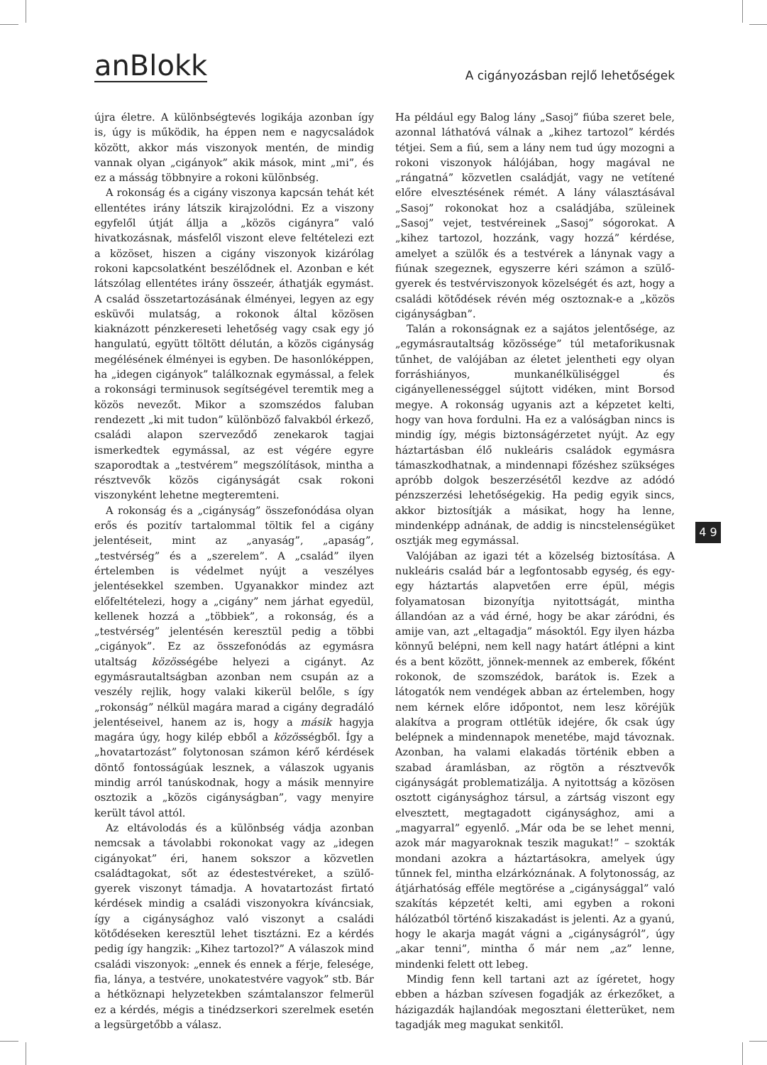anBlokk
A cigányozásban rejlő lehetőségek
újra életre. A különbségtevés logikája azonban így is, úgy is működik, ha éppen nem e nagycsaládok között, akkor más viszonyok mentén, de mindig vannak olyan „cigányok” akik mások, mint „mi”, és ez a másság többnyire a rokoni különbség.
A rokonság és a cigány viszonya kapcsán tehát két ellentétes irány látszik kirajzolódni. Ez a viszony egyfelől útját állja a „közös cigányra” való hivatkozásnak, másfelől viszont eleve feltételezi ezt a közöset, hiszen a cigány viszonyok kizárólag rokoni kapcsolatként beszélődnek el. Azonban e két látszólag ellentétes irány összeér, áthatják egymást. A család összetartozásának élményei, legyen az egy esküvői mulatság, a rokonok által közösen kiaknázott pénzkereseti lehetőség vagy csak egy jó hangulatú, együtt töltött délután, a közös cigányság megélésének élményei is egyben. De hasonlóképpen, ha „idegen cigányok” találkoznak egymással, a felek a rokonsági terminusok segítségével teremtik meg a közös nevezőt. Mikor a szomszédos faluban rendezett „ki mit tudon” különböző falvakból érkező, családi alapon szerveződő zenekarok tagjai ismerkedtek egymással, az est végére egyre szaporodtak a „testvérem” megszólítások, mintha a résztvevők közös cigányságát csak rokoni viszonyként lehetne megteremteni.
A rokonság és a „cigányság” összefonódása olyan erős és pozitív tartalommal töltik fel a cigány jelentéseit, mint az „anyaság”, „apaság”, „testvérség” és a „szerelem”. A „család” ilyen értelemben is védelmet nyújt a veszélyes jelentésekkel szemben. Ugyanakkor mindez azt előfeltételezi, hogy a „cigány” nem járhat egyedül, kellenek hozzá a „többiek”, a rokonság, és a „testvérség” jelentésén keresztül pedig a többi „cigányok”. Ez az összefonódás az egymásra utaltság közösségébe helyezi a cigányt. Az egymásrautaltságban azonban nem csupán az a veszély rejlik, hogy valaki kikerül belőle, s így „rokonság” nélkül magára marad a cigány degradáló jelentéseivel, hanem az is, hogy a másik hagyja magára úgy, hogy kilép ebből a közösségből. Így a „hovatartozást” folytonosan számon kérő kérdések döntő fontosságúak lesznek, a válaszok ugyanis mindig arról tanúskodnak, hogy a másik mennyire osztozik a „közös cigányságban”, vagy menyire került távol attól.
Az eltávolodás és a különbség vádja azonban nemcsak a távolabbi rokonokat vagy az „idegen cigányokat” éri, hanem sokszor a közvetlen családtagokat, sőt az édestestvéreket, a szülő-gyerek viszonyt támadja. A hovatartozást firtató kérdések mindig a családi viszonyokra kíváncsiak, így a cigánysághoz való viszonyt a családi kötődéseken keresztül lehet tisztázni. Ez a kérdés pedig így hangzik: „Kihez tartozol?” A válaszok mind családi viszonyok: „ennek és ennek a férje, felesége, fia, lánya, a testvére, unokatestvére vagyok” stb. Bár a hétköznapi helyzetekben számtalanszor felmerül ez a kérdés, mégis a tinédzserkori szerelmek esetén a legsürgetőbb a válasz.
Ha például egy Balog lány „Sasoj” fiúba szeret bele, azonnal láthatóvá válnak a „kihez tartozol” kérdés tétjei. Sem a fiú, sem a lány nem tud úgy mozogni a rokoni viszonyok hálójában, hogy magával ne „rángatná” közvetlen családját, vagy ne vetítené előre elvesztésének rémét. A lány választásával „Sasoj” rokonokat hoz a családjába, szüleinek „Sasoj” vejet, testvéreinek „Sasoj” sógorokat. A „kihez tartozol, hozzánk, vagy hozzá” kérdése, amelyet a szülők és a testvérek a lánynak vagy a fiúnak szegeznek, egyszerre kéri számon a szülő-gyerek és testvérviszonyok közelségét és azt, hogy a családi kötődések révén még osztoznak-e a „közös cigányságban”.
Talán a rokonságnak ez a sajátos jelentősége, az „egymásrautaltság közössége” túl metaforikusnak tűnhet, de valójában az életet jelentheti egy olyan forráshiányos, munkanélküliséggel és cigányellenességgel sújtott vidéken, mint Borsod megye. A rokonság ugyanis azt a képzetet kelti, hogy van hova fordulni. Ha ez a valóságban nincs is mindig így, mégis biztonságérzetet nyújt. Az egy háztartásban élő nukleáris családok egymásra támaszkodhatnak, a mindennapi főzéshez szükséges apróbb dolgok beszerzésétől kezdve az adódó pénzszerzési lehetőségekig. Ha pedig egyik sincs, akkor biztosítják a másikat, hogy ha lenne, mindenképp adnának, de addig is nincstelenségüket osztják meg egymással.
Valójában az igazi tét a közelség biztosítása. A nukleáris család bár a legfontosabb egység, és egy-egy háztartás alapvetően erre épül, mégis folyamatosan bizonyítja nyitottságát, mintha állandóan az a vád érné, hogy be akar záródni, és amije van, azt „eltagadja” másoktól. Egy ilyen házba könnyű belépni, nem kell nagy határt átlépni a kint és a bent között, jönnek-mennek az emberek, főként rokonok, de szomszédok, barátok is. Ezek a látogatók nem vendégek abban az értelemben, hogy nem kérnek előre időpontot, nem lesz köréjük alakítva a program ottlétük idejére, ők csak úgy belépnek a mindennapok menetébe, majd távoznak. Azonban, ha valami elakadás történik ebben a szabad áramlásban, az rögtön a résztvevők cigányságát problematizálja. A nyitottság a közösen osztott cigánysághoz társul, a zártság viszont egy elvesztett, megtagadott cigánysághoz, ami a „magyarral” egyenlő. „Már oda be se lehet menni, azok már magyaroknak teszik magukat!” – szokták mondani azokra a háztartásokra, amelyek úgy tűnnek fel, mintha elzárkóznának. A folytonosság, az átjárhatóság efféle megtörése a „cigánysággal” való szakítás képzetét kelti, ami egyben a rokoni hálózatból történő kiszakadást is jelenti. Az a gyanú, hogy le akarja magát vágni a „cigányságról”, úgy „akar tenni”, mintha ő már nem „az” lenne, mindenki felett ott lebeg.
Mindig fenn kell tartani azt az ígéretet, hogy ebben a házban szívesen fogadják az érkezőket, a házigazdák hajlandóak megosztani életterüket, nem tagadják meg magukat senkitől.
4 9